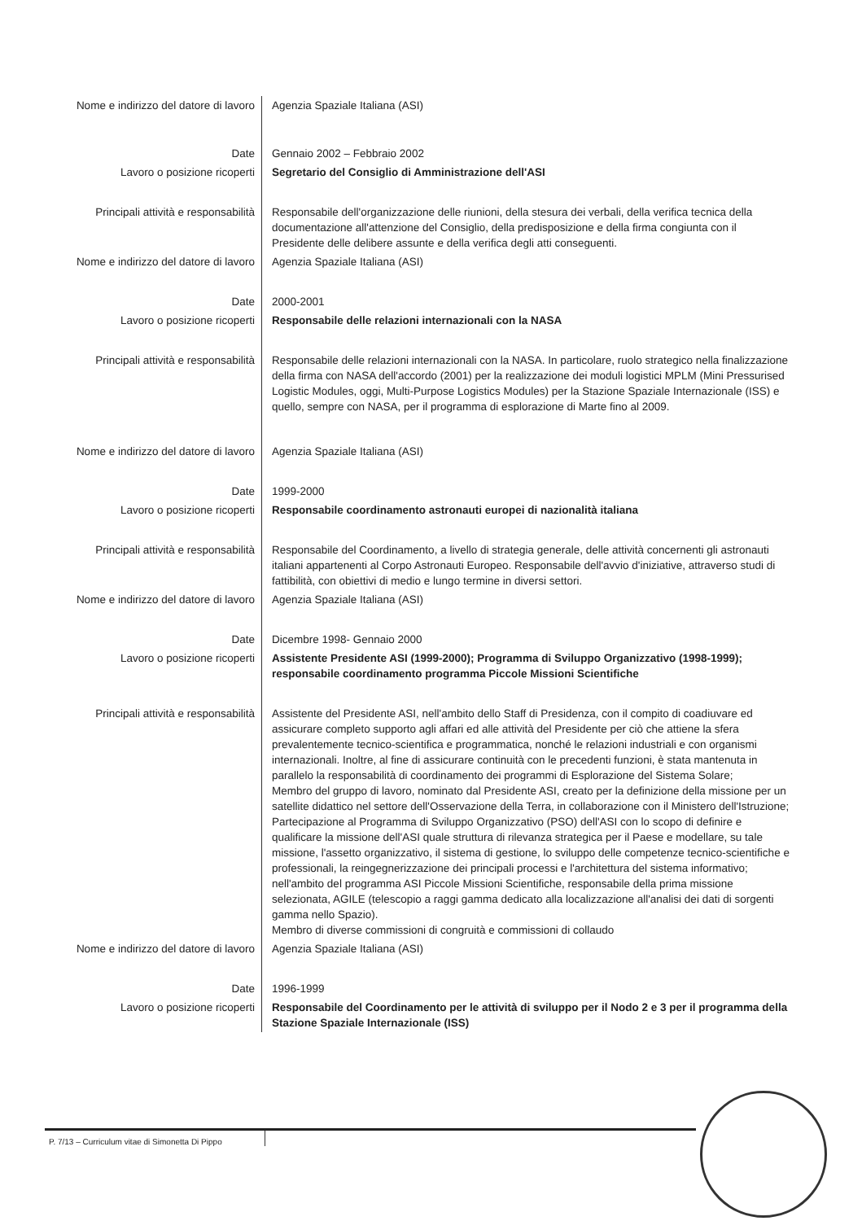| Nome e indirizzo del datore di lavoro | Agenzia Spaziale Italiana (ASI) |
| Date | Gennaio 2002 – Febbraio 2002 |
| Lavoro o posizione ricoperti | Segretario del Consiglio di Amministrazione dell'ASI |
| Principali attività e responsabilità | Responsabile dell'organizzazione delle riunioni, della stesura dei verbali, della verifica tecnica della documentazione all'attenzione del Consiglio, della predisposizione e della firma congiunta con il Presidente delle delibere assunte e della verifica degli atti conseguenti. |
| Nome e indirizzo del datore di lavoro | Agenzia Spaziale Italiana (ASI) |
| Date | 2000-2001 |
| Lavoro o posizione ricoperti | Responsabile delle relazioni internazionali con la NASA |
| Principali attività e responsabilità | Responsabile delle relazioni internazionali con la NASA. In particolare, ruolo strategico nella finalizzazione della firma con NASA dell'accordo (2001) per la realizzazione dei moduli logistici MPLM (Mini Pressurised Logistic Modules, oggi, Multi-Purpose Logistics Modules) per la Stazione Spaziale Internazionale (ISS) e quello, sempre con NASA, per il programma di esplorazione di Marte fino al 2009. |
| Nome e indirizzo del datore di lavoro | Agenzia Spaziale Italiana (ASI) |
| Date | 1999-2000 |
| Lavoro o posizione ricoperti | Responsabile coordinamento astronauti europei di nazionalità italiana |
| Principali attività e responsabilità | Responsabile del Coordinamento, a livello di strategia generale, delle attività concernenti gli astronauti italiani appartenenti al Corpo Astronauti Europeo. Responsabile dell'avvio d'iniziative, attraverso studi di fattibilità, con obiettivi di medio e lungo termine in diversi settori. |
| Nome e indirizzo del datore di lavoro | Agenzia Spaziale Italiana (ASI) |
| Date | Dicembre 1998- Gennaio 2000 |
| Lavoro o posizione ricoperti | Assistente Presidente ASI (1999-2000); Programma di Sviluppo Organizzativo (1998-1999); responsabile coordinamento programma Piccole Missioni Scientifiche |
| Principali attività e responsabilità | Assistente del Presidente ASI, nell'ambito dello Staff di Presidenza, con il compito di coadiuvare ed assicurare completo supporto agli affari ed alle attività del Presidente per ciò che attiene la sfera prevalentemente tecnico-scientifica e programmatica, nonché le relazioni industriali e con organismi internazionali. Inoltre, al fine di assicurare continuità con le precedenti funzioni, è stata mantenuta in parallelo la responsabilità di coordinamento dei programmi di Esplorazione del Sistema Solare; Membro del gruppo di lavoro, nominato dal Presidente ASI, creato per la definizione della missione per un satellite didattico nel settore dell'Osservazione della Terra, in collaborazione con il Ministero dell'Istruzione; Partecipazione al Programma di Sviluppo Organizzativo (PSO) dell'ASI con lo scopo di definire e qualificare la missione dell'ASI quale struttura di rilevanza strategica per il Paese e modellare, su tale missione, l'assetto organizzativo, il sistema di gestione, lo sviluppo delle competenze tecnico-scientifiche e professionali, la reingegnerizzazione dei principali processi e l'architettura del sistema informativo; nell'ambito del programma ASI Piccole Missioni Scientifiche, responsabile della prima missione selezionata, AGILE (telescopio a raggi gamma dedicato alla localizzazione all'analisi dei dati di sorgenti gamma nello Spazio). Membro di diverse commissioni di congruità e commissioni di collaudo |
| Nome e indirizzo del datore di lavoro | Agenzia Spaziale Italiana (ASI) |
| Date | 1996-1999 |
| Lavoro o posizione ricoperti | Responsabile del Coordinamento per le attività di sviluppo per il Nodo 2 e 3 per il programma della Stazione Spaziale Internazionale (ISS) |
P. 7/13 – Curriculum vitae di Simonetta Di Pippo